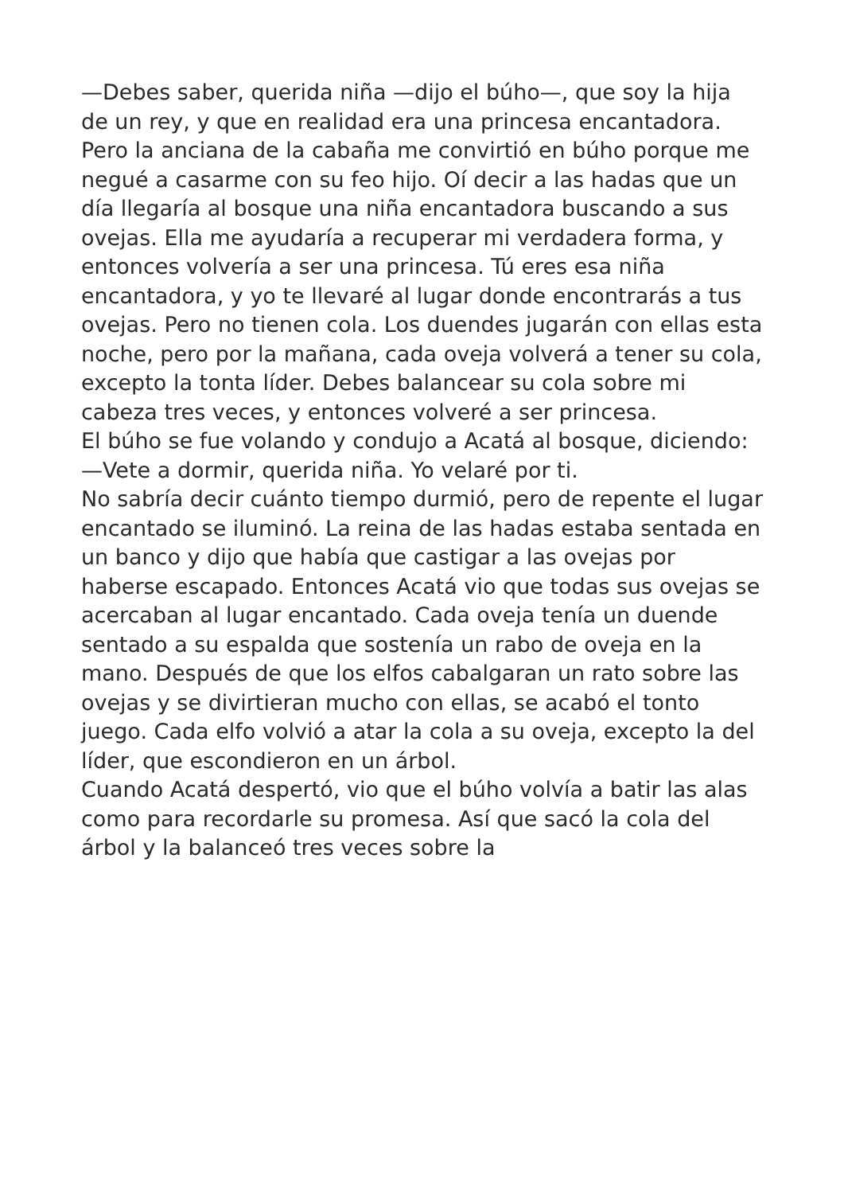—Debes saber, querida niña —dijo el búho—, que soy la hija de un rey, y que en realidad era una princesa encantadora. Pero la anciana de la cabaña me convirtió en búho porque me negué a casarme con su feo hijo. Oí decir a las hadas que un día llegaría al bosque una niña encantadora buscando a sus ovejas. Ella me ayudaría a recuperar mi verdadera forma, y entonces volvería a ser una princesa. Tú eres esa niña encantadora, y yo te llevaré al lugar donde encontrarás a tus ovejas. Pero no tienen cola. Los duendes jugarán con ellas esta noche, pero por la mañana, cada oveja volverá a tener su cola, excepto la tonta líder. Debes balancear su cola sobre mi cabeza tres veces, y entonces volveré a ser princesa.
El búho se fue volando y condujo a Acatá al bosque, diciendo:
—Vete a dormir, querida niña. Yo velaré por ti.
No sabría decir cuánto tiempo durmió, pero de repente el lugar encantado se iluminó. La reina de las hadas estaba sentada en un banco y dijo que había que castigar a las ovejas por haberse escapado. Entonces Acatá vio que todas sus ovejas se acercaban al lugar encantado. Cada oveja tenía un duende sentado a su espalda que sostenía un rabo de oveja en la mano. Después de que los elfos cabalgaran un rato sobre las ovejas y se divirtieran mucho con ellas, se acabó el tonto juego. Cada elfo volvió a atar la cola a su oveja, excepto la del líder, que escondieron en un árbol.
Cuando Acatá despertó, vio que el búho volvía a batir las alas como para recordarle su promesa. Así que sacó la cola del árbol y la balanceó tres veces sobre la